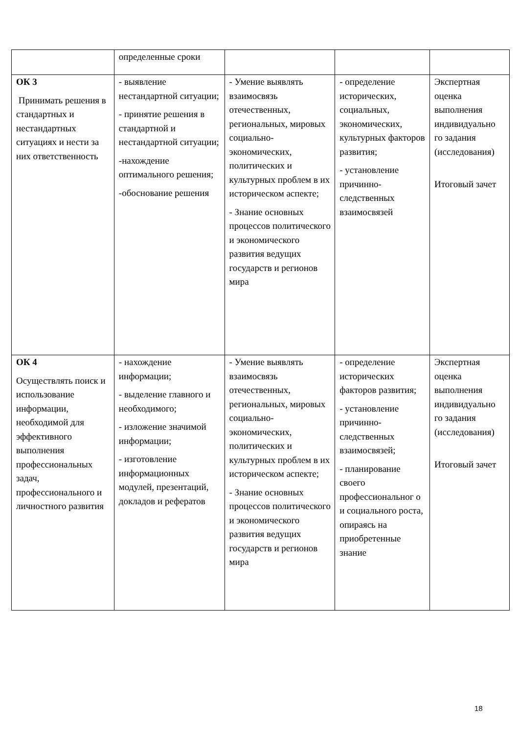| | определенные сроки | | | |
| ОК 3 Принимать решения в стандартных и нестандартных ситуациях и нести за них ответственность | - выявление нестандартной ситуации; - принятие решения в стандартной и нестандартной ситуации; -нахождение оптимального решения; -обоснование решения | - Умение выявлять взаимосвязь отечественных, региональных, мировых социально-экономических, политических и культурных проблем в их историческом аспекте; - Знание основных процессов политического и экономического развития ведущих государств и регионов мира | - определение исторических, социальных, экономических, культурных факторов развития; - установление причинно-следственных взаимосвязей | Экспертная оценка выполнения индивидуально го задания (исследования) Итоговый зачет |
| ОК 4 Осуществлять поиск и использование информации, необходимой для эффективного выполнения профессиональных задач, профессионального и личностного развития | - нахождение информации; - выделение главного и необходимого; - изложение значимой информации; - изготовление информационных модулей, презентаций, докладов и рефератов | - Умение выявлять взаимосвязь отечественных, региональных, мировых социально-экономических, политических и культурных проблем в их историческом аспекте; - Знание основных процессов политического и экономического развития ведущих государств и регионов мира | - определение исторических факторов развития; - установление причинно-следственных взаимосвязей; - планирование своего профессиональног о и социального роста, опираясь на приобретенные знание | Экспертная оценка выполнения индивидуально го задания (исследования) Итоговый зачет |
18